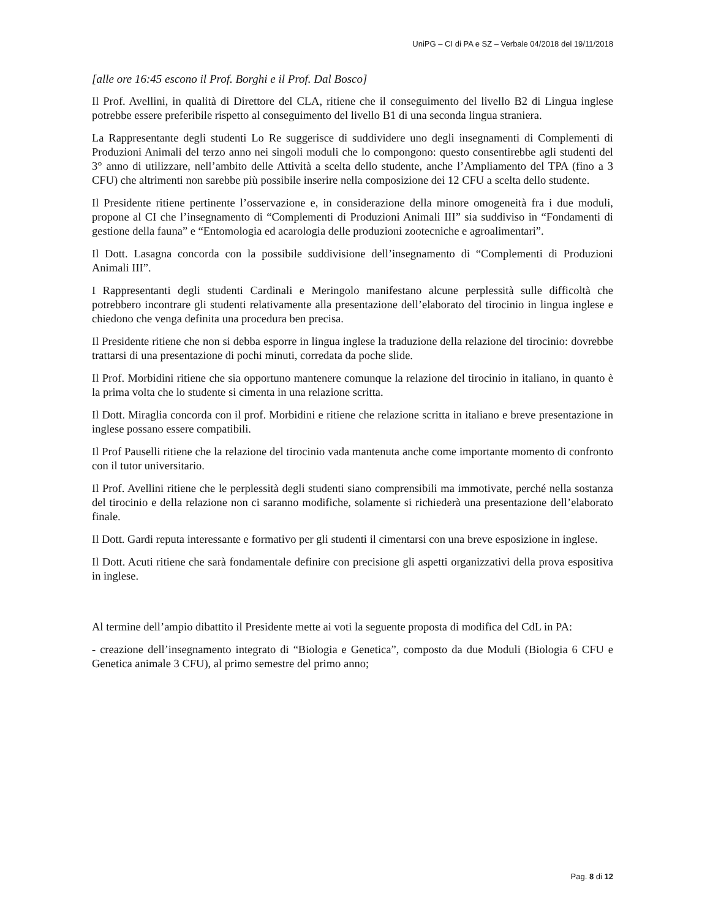UniPG – CI di PA e SZ – Verbale 04/2018 del 19/11/2018
[alle ore 16:45 escono il Prof. Borghi e il Prof. Dal Bosco]
Il Prof. Avellini, in qualità di Direttore del CLA, ritiene che il conseguimento del livello B2 di Lingua inglese potrebbe essere preferibile rispetto al conseguimento del livello B1 di una seconda lingua straniera.
La Rappresentante degli studenti Lo Re suggerisce di suddividere uno degli insegnamenti di Complementi di Produzioni Animali del terzo anno nei singoli moduli che lo compongono: questo consentirebbe agli studenti del 3° anno di utilizzare, nell’ambito delle Attività a scelta dello studente, anche l’Ampliamento del TPA (fino a 3 CFU) che altrimenti non sarebbe più possibile inserire nella composizione dei 12 CFU a scelta dello studente.
Il Presidente ritiene pertinente l’osservazione e, in considerazione della minore omogeneità fra i due moduli, propone al CI che l’insegnamento di “Complementi di Produzioni Animali III” sia suddiviso in “Fondamenti di gestione della fauna” e “Entomologia ed acarologia delle produzioni zootecniche e agroalimentari”.
Il Dott. Lasagna concorda con la possibile suddivisione dell’insegnamento di “Complementi di Produzioni Animali III”.
I Rappresentanti degli studenti Cardinali e Meringolo manifestano alcune perplessità sulle difficoltà che potrebbero incontrare gli studenti relativamente alla presentazione dell’elaborato del tirocinio in lingua inglese e chiedono che venga definita una procedura ben precisa.
Il Presidente ritiene che non si debba esporre in lingua inglese la traduzione della relazione del tirocinio: dovrebbe trattarsi di una presentazione di pochi minuti, corredata da poche slide.
Il Prof. Morbidini ritiene che sia opportuno mantenere comunque la relazione del tirocinio in italiano, in quanto è la prima volta che lo studente si cimenta in una relazione scritta.
Il Dott. Miraglia concorda con il prof. Morbidini e ritiene che relazione scritta in italiano e breve presentazione in inglese possano essere compatibili.
Il Prof Pauselli ritiene che la relazione del tirocinio vada mantenuta anche come importante momento di confronto con il tutor universitario.
Il Prof. Avellini ritiene che le perplessità degli studenti siano comprensibili ma immotivate, perché nella sostanza del tirocinio e della relazione non ci saranno modifiche, solamente si richiederà una presentazione dell’elaborato finale.
Il Dott. Gardi reputa interessante e formativo per gli studenti il cimentarsi con una breve esposizione in inglese.
Il Dott. Acuti ritiene che sarà fondamentale definire con precisione gli aspetti organizzativi della prova espositiva in inglese.
Al termine dell’ampio dibattito il Presidente mette ai voti la seguente proposta di modifica del CdL in PA:
- creazione dell’insegnamento integrato di “Biologia e Genetica”, composto da due Moduli (Biologia 6 CFU e Genetica animale 3 CFU), al primo semestre del primo anno;
Pag. 8 di 12